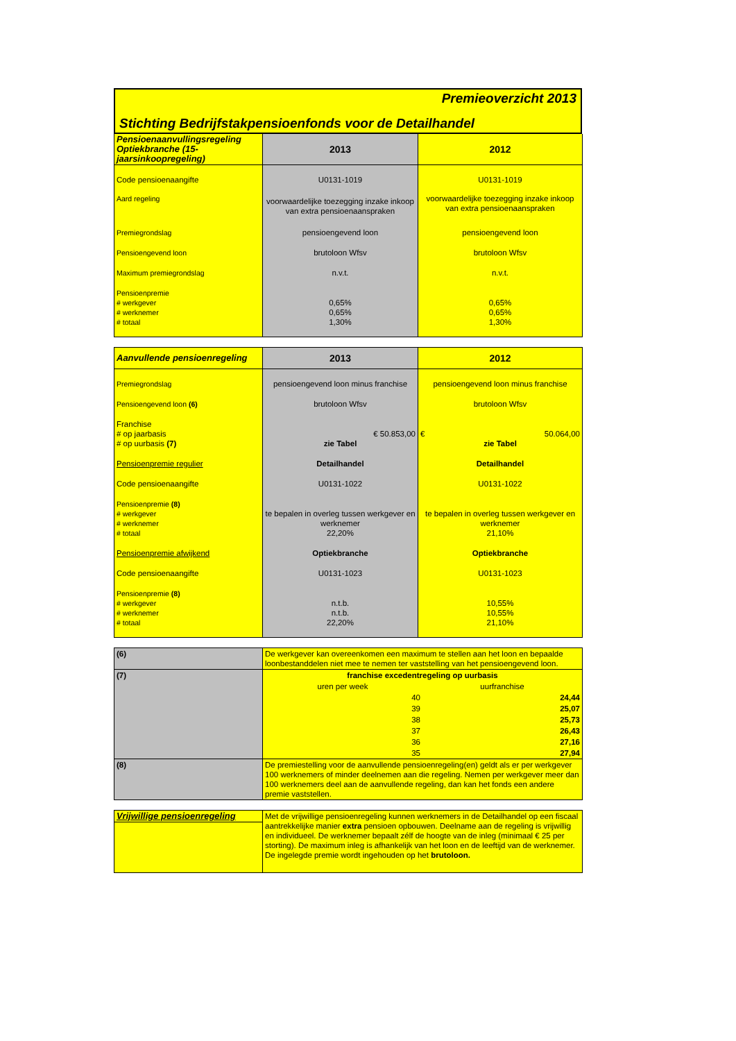Premieoverzicht 2013
Stichting Bedrijfstakpensioenfonds voor de Detailhandel
| Pensioenaanvullingsregeling Optiekbranche (15-jaarsinkoopregeling) | 2013 | 2012 |
| Code pensioenaangifte | U0131-1019 | U0131-1019 |
| Aard regeling | voorwaardelijke toezegging inzake inkoop van extra pensioenaanspraken | voorwaardelijke toezegging inzake inkoop van extra pensioenaanspraken |
| Premiegrondslag | pensioengevend loon | pensioengevend loon |
| Pensioengevend loon | brutoloon Wfsv | brutoloon Wfsv |
| Maximum premiegrondslag | n.v.t. | n.v.t. |
| Pensioenpremie # werkgever # werknemer # totaal | 0,65% 0,65% 1,30% | 0,65% 0,65% 1,30% |
| Aanvullende pensioenregeling | 2013 | 2012 |
| Premiegrondslag | pensioengevend loon minus franchise | pensioengevend loon minus franchise |
| Pensioengevend loon (6) | brutoloon Wfsv | brutoloon Wfsv |
| Franchise # op jaarbasis # op uurbasis (7) | € 50.853,00 zie Tabel | € 50.064,00 zie Tabel |
| Pensioenpremie regulier | Detailhandel | Detailhandel |
| Code pensioenaangifte | U0131-1022 | U0131-1022 |
| Pensioenpremie (8) # werkgever # werknemer # totaal | te bepalen in overleg tussen werkgever en werknemer 22,20% | te bepalen in overleg tussen werkgever en werknemer 21,10% |
| Pensioenpremie afwijkend | Optiekbranche | Optiekbranche |
| Code pensioenaangifte | U0131-1023 | U0131-1023 |
| Pensioenpremie (8) # werkgever # werknemer # totaal | n.t.b. n.t.b. 22,20% | 10,55% 10,55% 21,10% |
| (6) | De werkgever kan overeenkomen een maximum te stellen aan het loon en bepaalde loonbestanddelen niet mee te nemen ter vaststelling van het pensioengevend loon. |
| (7) | / franchise excedentregeling op uurbasis / / / uren per week / uurfranchise / / 40 / 24,44 / / 39 / 25,07 / / 38 / 25,73 / / 37 / 26,43 / / 36 / 27,16 / / 35 / 27,94 / |
| (8) | De premiestelling voor de aanvullende pensioenregeling(en) geldt als er per werkgever 100 werknemers of minder deelnemen aan die regeling. Nemen per werkgever meer dan 100 werknemers deel aan de aanvullende regeling, dan kan het fonds een andere premie vaststellen. |
| Vrijwillige pensioenregeling | Met de vrijwillige pensioenregeling kunnen werknemers in de Detailhandel op een fiscaal aantrekkelijke manier extra pensioen opbouwen. Deelname aan de regeling is vrijwillig en individueel. De werknemer bepaalt zélf de hoogte van de inleg (minimaal € 25 per storting). De maximum inleg is afhankelijk van het loon en de leeftijd van de werknemer. De ingelegde premie wordt ingehouden op het brutoloon. |